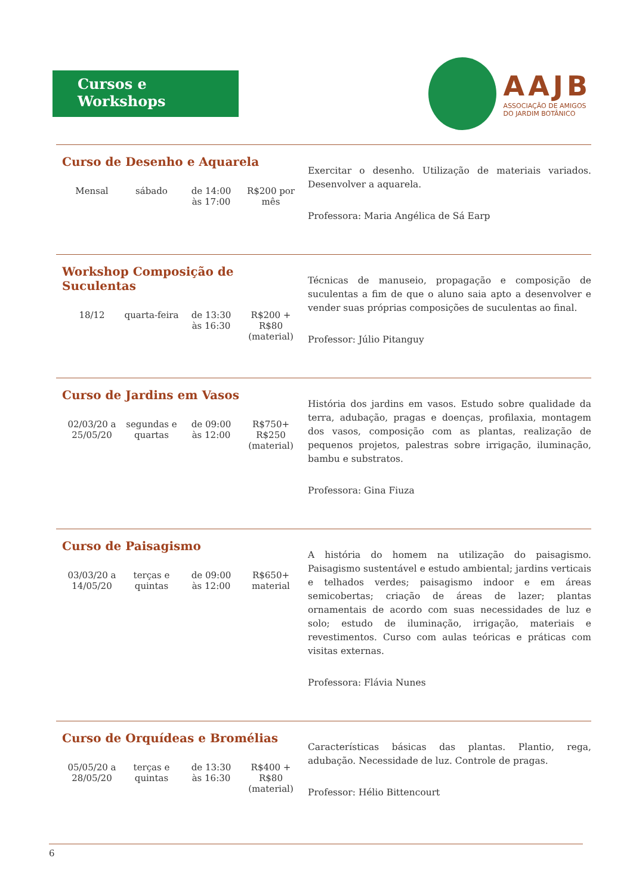Cursos e Workshops
AAJB
ASSOCIAÇÃO DE AMIGOS
DO JARDIM BOTÂNICO
Curso de Desenho e Aquarela
Mensal sábado de 14:00
às 17:00
R$200 por
mês
Exercitar o desenho. Utilização de materiais variados. Desenvolver a aquarela.
Professora: Maria Angélica de Sá Earp
Workshop Composição de Suculentas
18/12 quarta-feira
de 13:30
às 16:30
R$200 +
R$80
(material)
Técnicas de manuseio, propagação e composição de suculentas a fim de que o aluno saia apto a desenvolver e vender suas próprias composições de suculentas ao final.
Professor: Júlio Pitanguy
Curso de Jardins em Vasos
02/03/20 a
25/05/20
segundas e
quartas
de 09:00
às 12:00
R$750+
R$250
(material)
História dos jardins em vasos. Estudo sobre qualidade da terra, adubação, pragas e doenças, profilaxia, montagem dos vasos, composição com as plantas, realização de pequenos projetos, palestras sobre irrigação, iluminação, bambu e substratos.
Professora: Gina Fiuza
Curso de Paisagismo
03/03/20 a
14/05/20
terças e
quintas
de 09:00
às 12:00
R$650+
material
A história do homem na utilização do paisagismo. Paisagismo sustentável e estudo ambiental; jardins verticais e telhados verdes; paisagismo indoor e em áreas semicobertas; criação de áreas de lazer; plantas ornamentais de acordo com suas necessidades de luz e solo; estudo de iluminação, irrigação, materiais e revestimentos. Curso com aulas teóricas e práticas com visitas externas.
Professora: Flávia Nunes
Curso de Orquídeas e Bromélias
05/05/20 a
28/05/20
terças e
quintas
de 13:30
às 16:30
R$400 +
R$80
(material)
Características básicas das plantas. Plantio, rega, adubação. Necessidade de luz. Controle de pragas.
Professor: Hélio Bittencourt
6